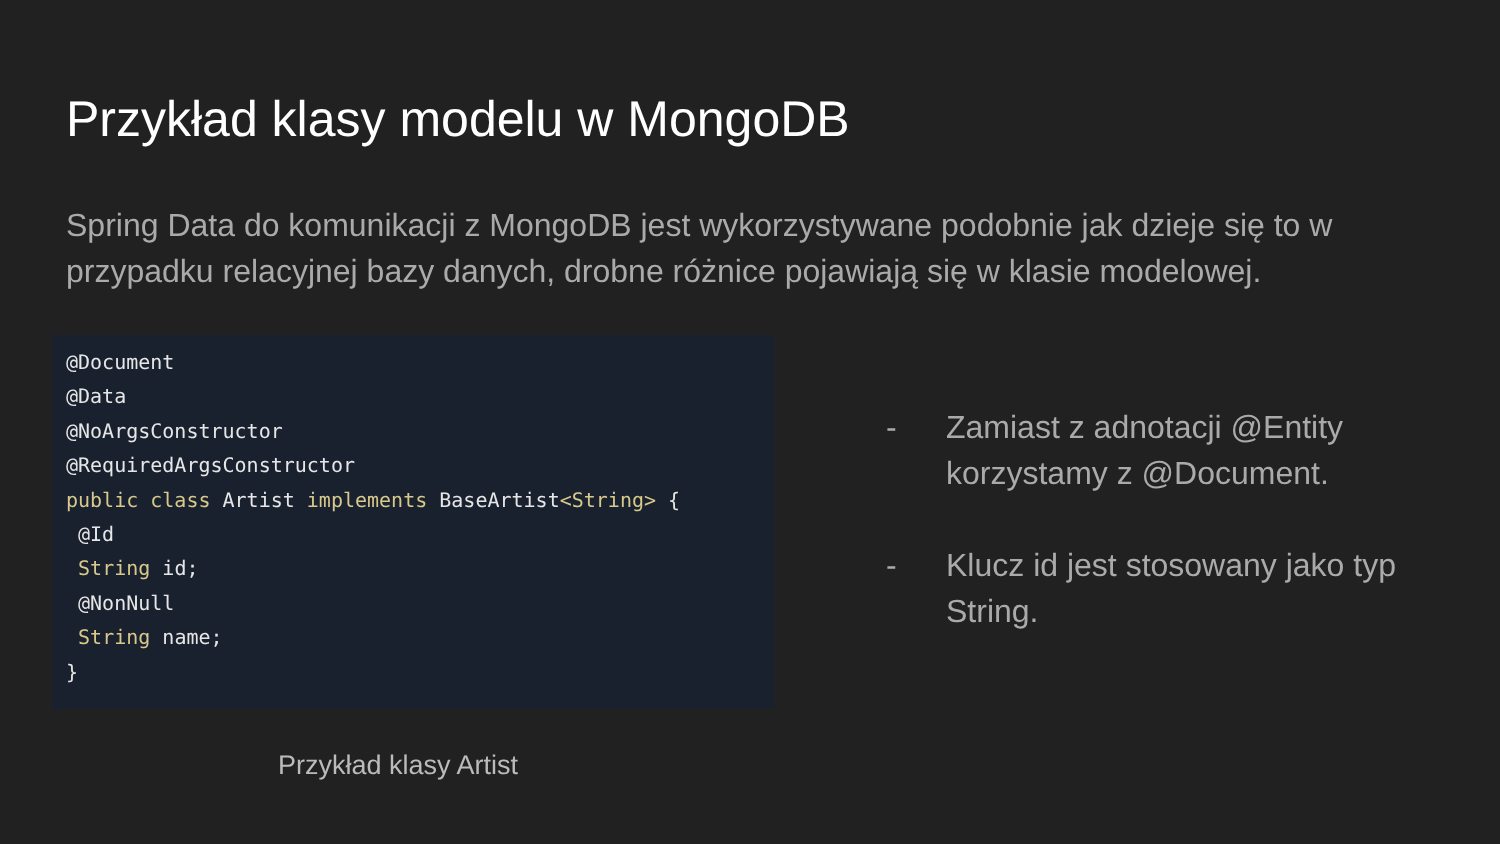Przykład klasy modelu w MongoDB
Spring Data do komunikacji z MongoDB jest wykorzystywane podobnie jak dzieje się to w przypadku relacyjnej bazy danych, drobne różnice pojawiają się w klasie modelowej.
@Document @Data @NoArgsConstructor @RequiredArgsConstructor public class Artist implements BaseArtist<String> { @Id String id; @NonNull String name; }
Przykład klasy Artist
- Zamiast z adnotacji @Entity korzystamy z @Document.
- Klucz id jest stosowany jako typ String.